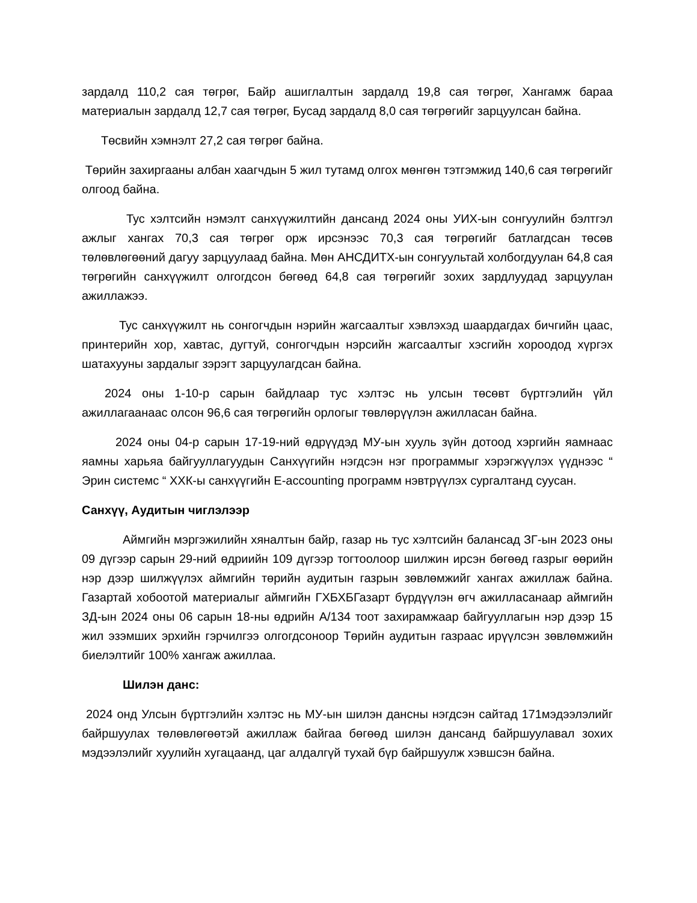зардалд 110,2 сая төгрөг, Байр ашиглалтын зардалд 19,8 сая төгрөг, Хангамж бараа материалын зардалд 12,7 сая төгрөг, Бусад зардалд 8,0 сая төгрөгийг зарцуулсан байна.
Төсвийн хэмнэлт 27,2 сая төгрөг байна.
Төрийн захиргааны албан хаагчдын 5 жил тутамд олгох мөнгөн тэтгэмжид 140,6 сая төгрөгийг олгоод байна.
Тус хэлтсийн нэмэлт санхүүжилтийн дансанд 2024 оны УИХ-ын сонгуулийн бэлтгэл ажлыг хангах 70,3 сая төгрөг орж ирсэнээс 70,3 сая төгрөгийг батлагдсан төсөв төлөвлөгөөний дагуу зарцуулаад байна. Мөн АНСДИТХ-ын сонгуультай холбогдуулан 64,8 сая төгрөгийн санхүүжилт олгогдсон бөгөөд 64,8 сая төгрөгийг зохих зардлуудад зарцуулан ажиллажээ.
Тус санхүүжилт нь сонгогчдын нэрийн жагсаалтыг хэвлэхэд шаардагдах бичгийн цаас, принтерийн хор, хавтас, дугтуй, сонгогчдын нэрсийн жагсаалтыг хэсгийн хороодод хүргэх шатахууны зардалыг зэрэгт зарцуулагдсан байна.
2024 оны 1-10-р сарын байдлаар тус хэлтэс нь улсын төсөвт бүртгэлийн үйл ажиллагаанаас олсон 96,6 сая төгрөгийн орлогыг төвлөрүүлэн ажилласан байна.
2024 оны 04-р сарын 17-19-ний өдрүүдэд МУ-ын хууль зүйн дотоод хэргийн яамнаас яамны харьяа байгууллагуудын Санхүүгийн нэгдсэн нэг программыг хэрэгжүүлэх үүднээс “ Эрин системс “ ХХК-ы санхүүгийн E-accounting программ нэвтрүүлэх сургалтанд суусан.
Санхүү, Аудитын чиглэлээр
Аймгийн мэргэжилийн хяналтын байр, газар нь тус хэлтсийн балансад ЗГ-ын 2023 оны 09 дүгээр сарын 29-ний өдриийн 109 дүгээр тогтоолоор шилжин ирсэн бөгөөд газрыг өөрийн нэр дээр шилжүүлэх аймгийн төрийн аудитын газрын зөвлөмжийг хангах ажиллаж байна. Газартай хобоотой материалыг аймгийн ГХБХБГазарт бүрдүүлэн өгч ажилласанаар аймгийн ЗД-ын 2024 оны 06 сарын 18-ны өдрийн А/134 тоот захирамжаар байгууллагын нэр дээр 15 жил эзэмших эрхийн гэрчилгээ олгогдсоноор Төрийн аудитын газраас ирүүлсэн зөвлөмжийн биелэлтийг 100% хангаж ажиллаа.
Шилэн данс:
2024 онд Улсын бүртгэлийн хэлтэс нь МУ-ын шилэн дансны нэгдсэн сайтад 171мэдээлэлийг байршуулах төлөвлөгөөтэй ажиллаж байгаа бөгөөд шилэн дансанд байршуулавал зохих мэдээлэлийг хуулийн хугацаанд, цаг алдалгүй тухай бүр байршуулж хэвшсэн байна.